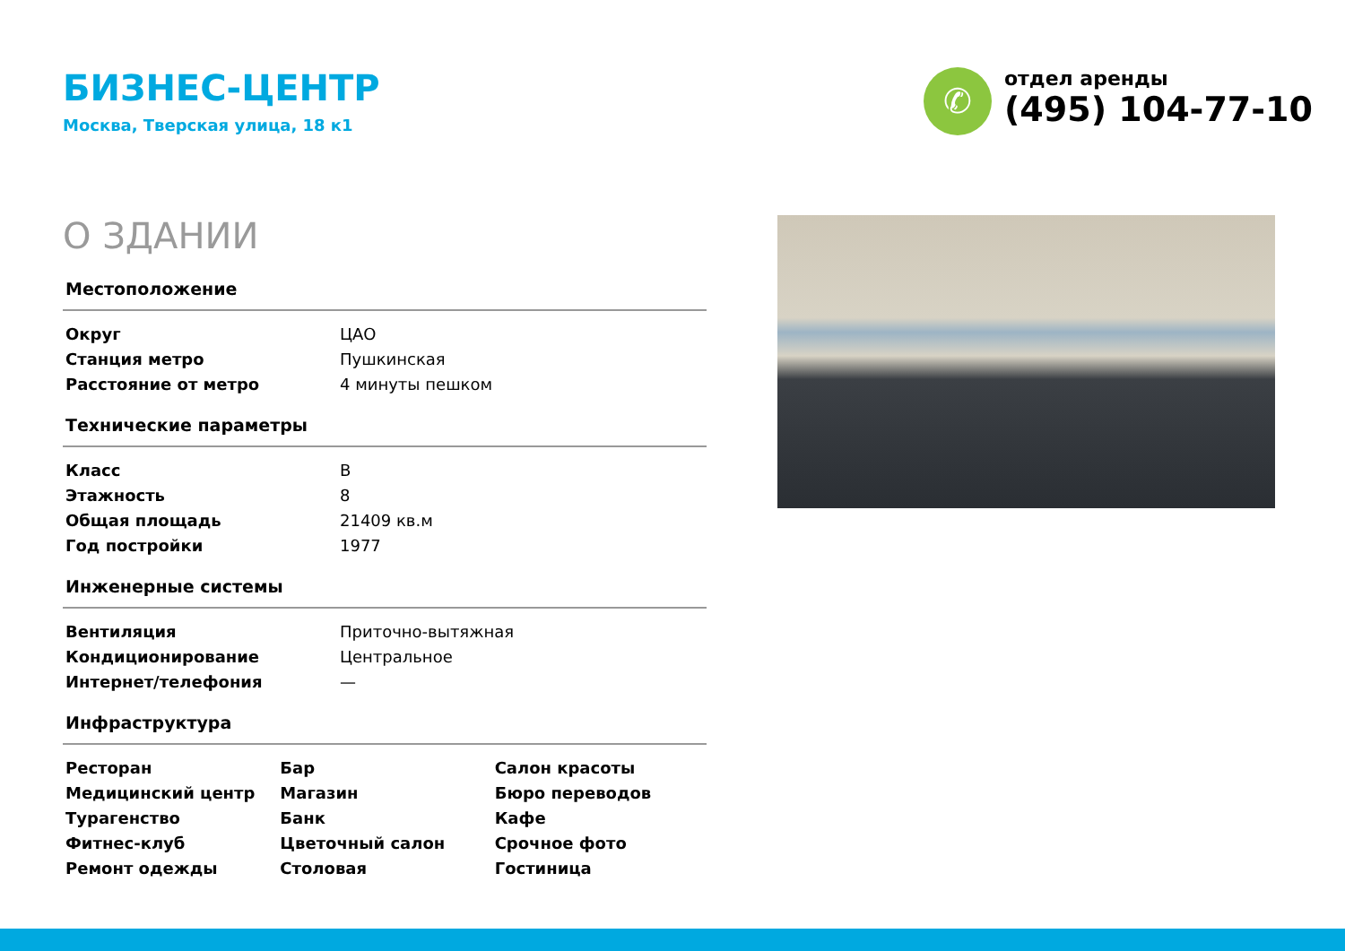БИЗНЕС-ЦЕНТР
Москва, Тверская улица, 18 к1
✆
отдел аренды
(495) 104-77-10
О ЗДАНИИ
Местоположение
| Округ | ЦАО |
| Станция метро | Пушкинская |
| Расстояние от метро | 4 минуты пешком |
Технические параметры
| Класс | B |
| Этажность | 8 |
| Общая площадь | 21409 кв.м |
| Год постройки | 1977 |
Инженерные системы
| Вентиляция | Приточно-вытяжная |
| Кондиционирование | Центральное |
| Интернет/телефония | — |
Инфраструктура
| Ресторан | Бар | Салон красоты |
| Медицинский центр | Магазин | Бюро переводов |
| Турагенство | Банк | Кафе |
| Фитнес-клуб | Цветочный салон | Срочное фото |
| Ремонт одежды | Столовая | Гостиница |